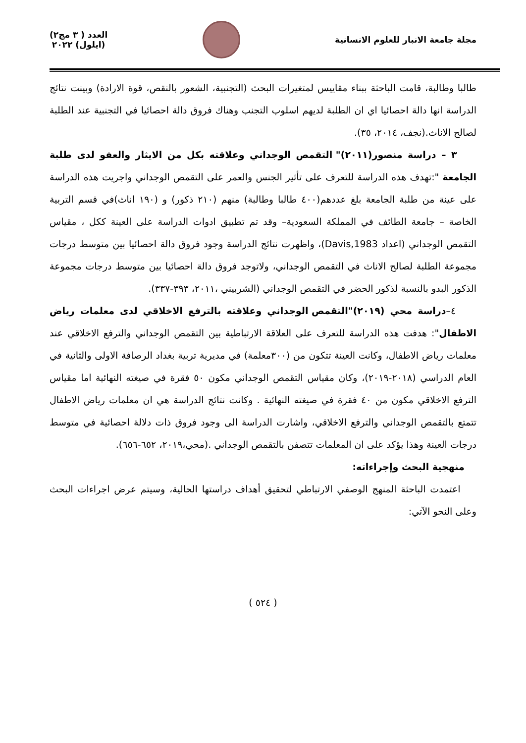مجلة جامعة الانبار للعلوم الانسانية
العدد ( ٣ مج٢)
(ايلول) ٢٠٢٢
طالبا وطالبة، قامت الباحثة ببناء مقاييس لمتغيرات البحث (التجنبية، الشعور بالنقص، قوة الارادة) وبينت نتائج الدراسة انها دالة احصائيا اي ان الطلبة لديهم اسلوب التجنب وهناك فروق دالة احصائيا في التجنبية عند الطلبة لصالح الاناث.(نجف، ٢٠١٤، ٣٥).
٣ – دراسة منصور(٢٠١١)" التقمص الوجداني وعلاقته بكل من الايثار والعفو لدى طلبة الجامعة ":تهدف هذه الدراسة للتعرف على تأثير الجنس والعمر على التقمص الوجداني واجريت هذه الدراسة على عينة من طلبة الجامعة بلغ عددهم(٤٠٠ طالبا وطالبة) منهم (٢١٠ ذكور) و (١٩٠ اناث)في قسم التربية الخاصة – جامعة الطائف في المملكة السعودية– وقد تم تطبيق ادوات الدراسة على العينة ككل ، مقياس التقمص الوجداني (اعداد Davis,1983)، واظهرت نتائج الدراسة وجود فروق دالة احصائيا بين متوسط درجات مجموعة الطلبة لصالح الاناث في التقمص الوجداني، ولاتوجد فروق دالة احصائيا بين متوسط درجات مجموعة الذكور البدو بالنسبة لذكور الحضر في التقمص الوجداني (الشربيني ،٢٠١١، ٣٩٣-٣٣٧).
٤–دراسة محي (٢٠١٩)"التقمص الوجداني وعلاقته بالترفع الاخلاقي لدى معلمات رياض الاطفال": هدفت هذه الدراسة للتعرف على العلاقة الارتباطية بين التقمص الوجداني والترفع الاخلاقي عند معلمات رياض الاطفال، وكانت العينة تتكون من (٣٠٠معلمة) في مديرية تربية بغداد الرصافة الاولى والثانية في العام الدراسي (٢٠١٨-٢٠١٩)، وكان مقياس التقمص الوجداني مكون ٥٠ فقرة في صيغته النهائية اما مقياس الترفع الاخلاقي مكون من ٤٠ فقرة في صيغته النهائية . وكانت نتائج الدراسة هي ان معلمات رياض الاطفال تتمتع بالتقمص الوجداني والترفع الاخلاقي، واشارت الدراسة الى وجود فروق ذات دلالة احصائية في متوسط درجات العينة وهذا يؤكد على ان المعلمات تتصفن بالتقمص الوجداني .(محي،٢٠١٩، ٦٥٢-٦٥٦).
منهجية البحث وإجراءاته:
اعتمدت الباحثة المنهج الوصفي الارتباطي لتحقيق أهداف دراستها الحالية، وسيتم عرض اجراءات البحث وعلى النحو الآتي:
( ٥٢٤ )